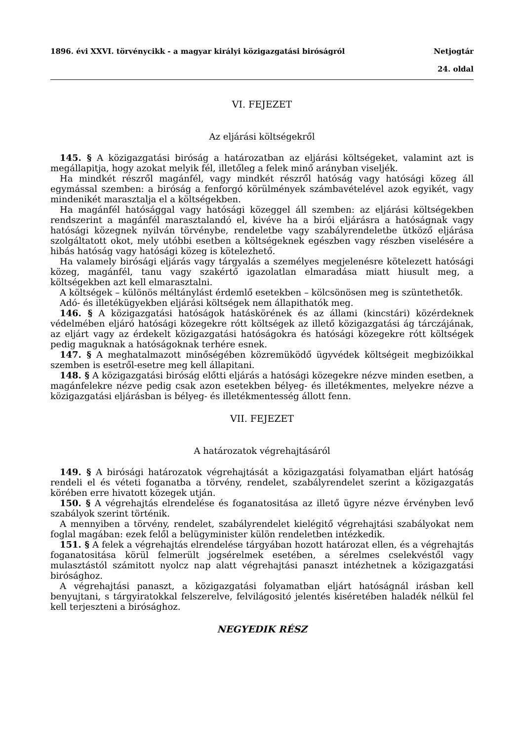1896. évi XXVI. törvénycikk - a magyar királyi közigazgatási biróságról Netjogtár
24. oldal
VI. FEJEZET
Az eljárási költségekről
145. § A közigazgatási biróság a határozatban az eljárási költségeket, valamint azt is megállapitja, hogy azokat melyik fél, illetőleg a felek minő arányban viseljék.
Ha mindkét részről magánfél, vagy mindkét részről hatóság vagy hatósági közeg áll egymással szemben: a biróság a fenforgó körülmények számbavételével azok egyikét, vagy mindenikét marasztalja el a költségekben.
Ha magánfél hatósággal vagy hatósági közeggel áll szemben: az eljárási költségekben rendszerint a magánfél marasztalandó el, kivéve ha a birói eljárásra a hatóságnak vagy hatósági közegnek nyilván törvénybe, rendeletbe vagy szabályrendeletbe ütköző eljárása szolgáltatott okot, mely utóbbi esetben a költségeknek egészben vagy részben viselésére a hibás hatóság vagy hatósági közeg is kötelezhető.
Ha valamely birósági eljárás vagy tárgyalás a személyes megjelenésre kötelezett hatósági közeg, magánfél, tanu vagy szakértő igazolatlan elmaradása miatt hiusult meg, a költségekben azt kell elmarasztalni.
A költségek – különös méltánylást érdemlő esetekben – kölcsönösen meg is szüntethetők.
Adó- és illetékügyekben eljárási költségek nem állapithatók meg.
146. § A közigazgatási hatóságok hatáskörének és az állami (kincstári) közérdeknek védelmében eljáró hatósági közegekre rótt költségek az illető közigazgatási ág tárczájának, az eljárt vagy az érdekelt közigazgatási hatóságokra és hatósági közegekre rótt költségek pedig maguknak a hatóságoknak terhére esnek.
147. § A meghatalmazott minőségében közremüködő ügyvédek költségeit megbizóikkal szemben is esetről-esetre meg kell állapitani.
148. § A közigazgatási biróság előtti eljárás a hatósági közegekre nézve minden esetben, a magánfelekre nézve pedig csak azon esetekben bélyeg- és illetékmentes, melyekre nézve a közigazgatási eljárásban is bélyeg- és illetékmentesség állott fenn.
VII. FEJEZET
A határozatok végrehajtásáról
149. § A birósági határozatok végrehajtását a közigazgatási folyamatban eljárt hatóság rendeli el és véteti foganatba a törvény, rendelet, szabályrendelet szerint a közigazgatás körében erre hivatott közegek utján.
150. § A végrehajtás elrendelése és foganatositása az illető ügyre nézve érvényben levő szabályok szerint történik.
A mennyiben a törvény, rendelet, szabályrendelet kielégitő végrehajtási szabályokat nem foglal magában: ezek felől a belügyminister külön rendeletben intézkedik.
151. § A felek a végrehajtás elrendelése tárgyában hozott határozat ellen, és a végrehajtás foganatositása körül felmerült jogsérelmek esetében, a sérelmes cselekvéstől vagy mulasztástól számitott nyolcz nap alatt végrehajtási panaszt intézhetnek a közigazgatási birósághoz.
A végrehajtási panaszt, a közigazgatási folyamatban eljárt hatóságnál irásban kell benyujtani, s tárgyiratokkal felszerelve, felvilágositó jelentés kiséretében haladék nélkül fel kell terjeszteni a birósághoz.
NEGYEDIK RÉSZ